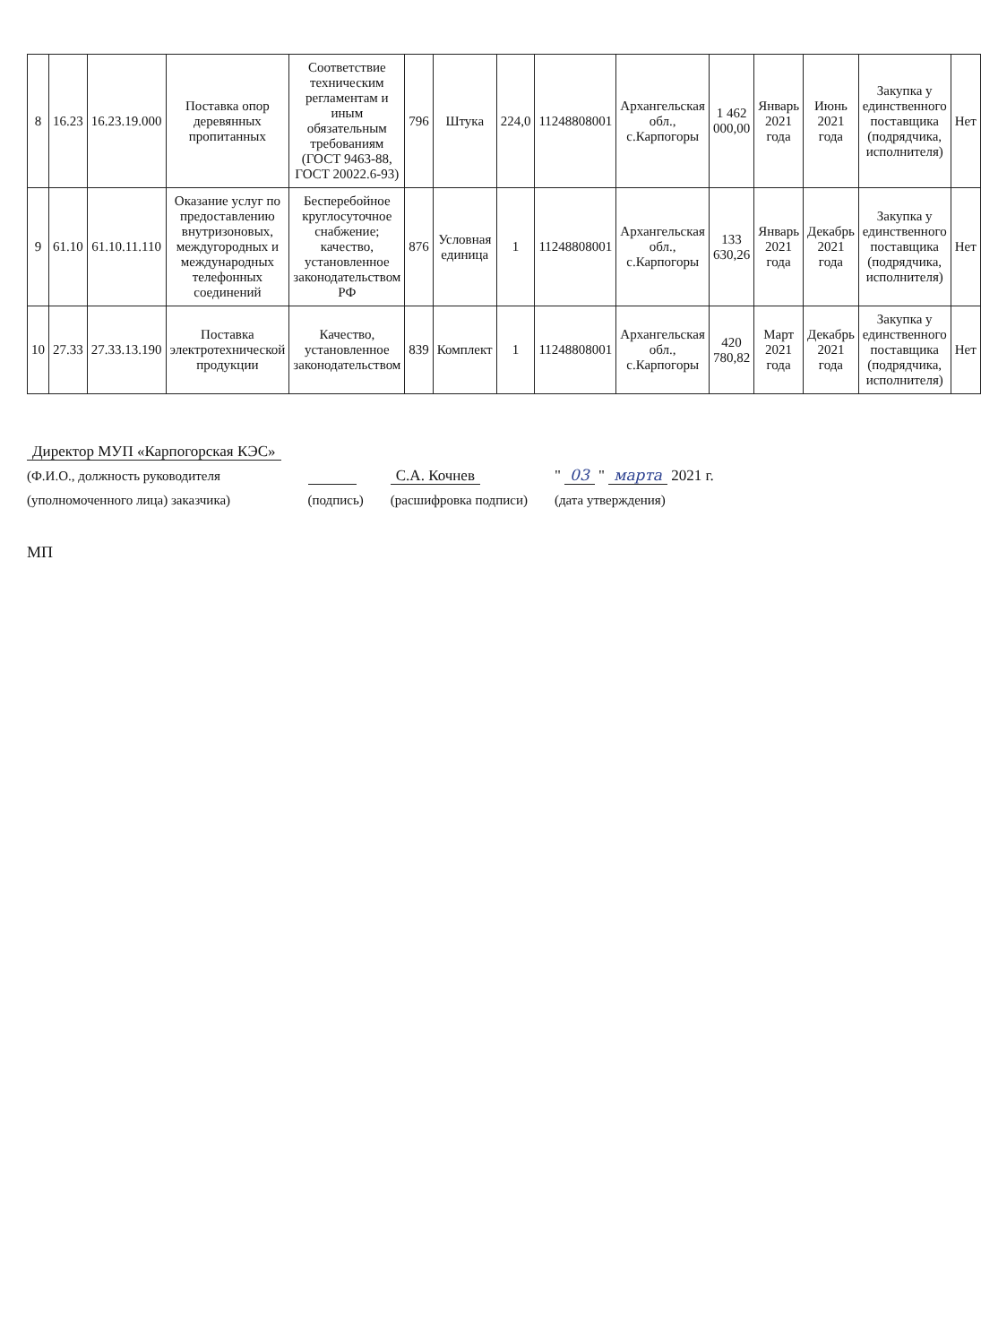| 8 | 16.23 | 16.23.19.000 | Поставка опор деревянных пропитанных | Соответствие техническим регламентам и иным обязательным требованиям (ГОСТ 9463-88, ГОСТ 20022.6-93) | 796 | Штука | 224,0 | 11248808001 | Архангельская обл., с.Карпогоры | 1 462 000,00 | Январь 2021 года | Июнь 2021 года | Закупка у единственного поставщика (подрядчика, исполнителя) | Нет |
| 9 | 61.10 | 61.10.11.110 | Оказание услуг по предоставлению внутризоновых, междугородных и международных телефонных соединений | Бесперебойное круглосуточное снабжение; качество, установленное законодательством РФ | 876 | Условная единица | 1 | 11248808001 | Архангельская обл., с.Карпогоры | 133 630,26 | Январь 2021 года | Декабрь 2021 года | Закупка у единственного поставщика (подрядчика, исполнителя) | Нет |
| 10 | 27.33 | 27.33.13.190 | Поставка электротехнической продукции | Качество, установленное законодательством | 839 | Комплект | 1 | 11248808001 | Архангельская обл., с.Карпогоры | 420 780,82 | Март 2021 года | Декабрь 2021 года | Закупка у единственного поставщика (подрядчика, исполнителя) | Нет |
Директор МУП «Карпогорская КЭС»
(Ф.И.О., должность руководителя
(уполномоченного лица) заказчика)
(подпись)
С.А. Кочнев
(расшифровка подписи)
" 03 " марта 2021 г.
(дата утверждения)
МП